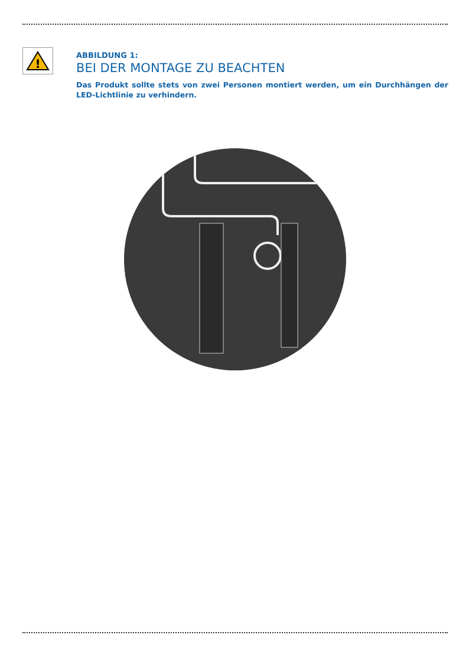!
ABBILDUNG 1:
BEI DER MONTAGE ZU BEACHTEN
Das Produkt sollte stets von zwei Personen montiert werden, um ein Durchhängen der LED-Lichtlinie zu verhindern.